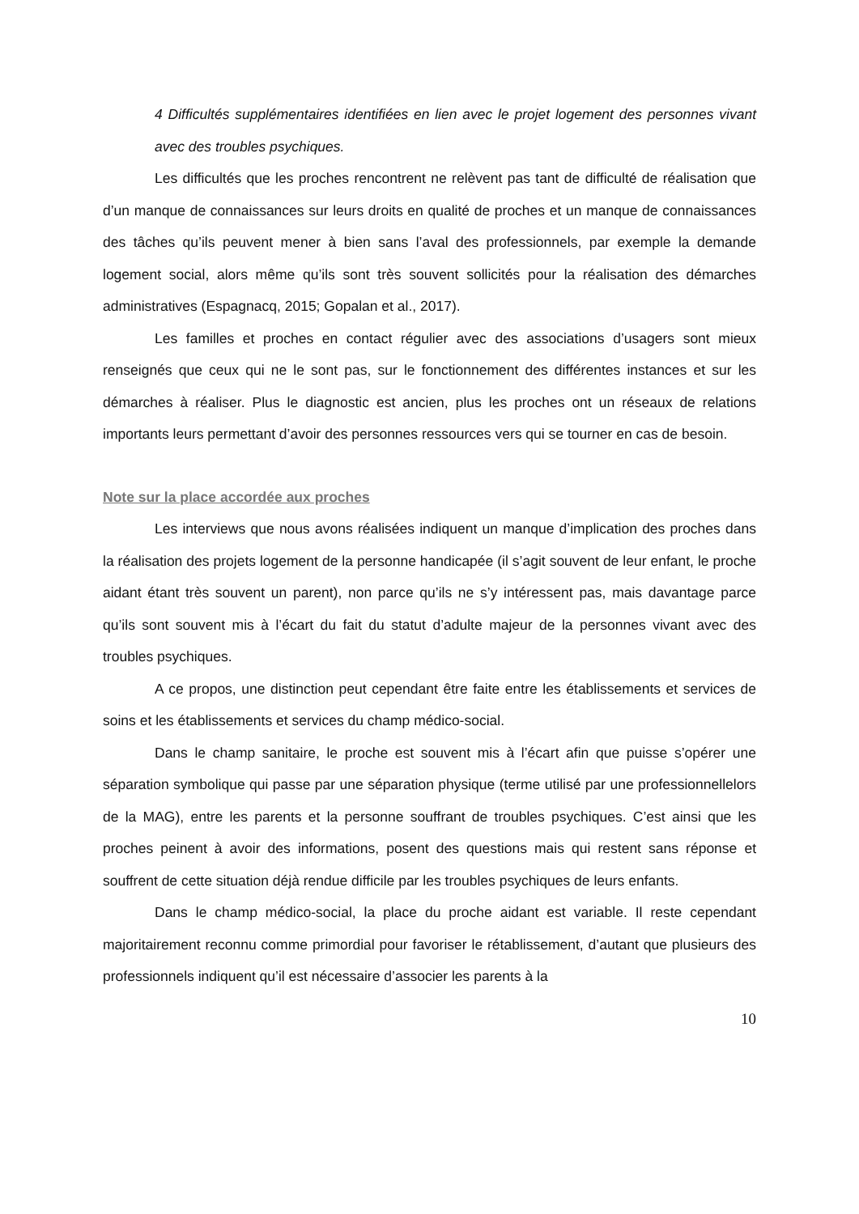4 Difficultés supplémentaires identifiées en lien avec le projet logement des personnes vivant avec des troubles psychiques.
Les difficultés que les proches rencontrent ne relèvent pas tant de difficulté de réalisation que d’un manque de connaissances sur leurs droits en qualité de proches et un manque de connaissances des tâches qu’ils peuvent mener à bien sans l’aval des professionnels, par exemple la demande logement social, alors même qu’ils sont très souvent sollicités pour la réalisation des démarches administratives (Espagnacq, 2015; Gopalan et al., 2017).
Les familles et proches en contact régulier avec des associations d’usagers sont mieux renseignés que ceux qui ne le sont pas, sur le fonctionnement des différentes instances et sur les démarches à réaliser. Plus le diagnostic est ancien, plus les proches ont un réseaux de relations importants leurs permettant d’avoir des personnes ressources vers qui se tourner en cas de besoin.
Note sur la place accordée aux proches
Les interviews que nous avons réalisées indiquent un manque d’implication des proches dans la réalisation des projets logement de la personne handicapée (il s’agit souvent de leur enfant, le proche aidant étant très souvent un parent), non parce qu’ils ne s’y intéressent pas, mais davantage parce qu’ils sont souvent mis à l’écart du fait du statut d’adulte majeur de la personnes vivant avec des troubles psychiques.
A ce propos, une distinction peut cependant être faite entre les établissements et services de soins et les établissements et services du champ médico-social.
Dans le champ sanitaire, le proche est souvent mis à l’écart afin que puisse s’opérer une séparation symbolique qui passe par une séparation physique (terme utilisé par une professionnellelors de la MAG), entre les parents et la personne souffrant de troubles psychiques. C’est ainsi que les proches peinent à avoir des informations, posent des questions mais qui restent sans réponse et souffrent de cette situation déjà rendue difficile par les troubles psychiques de leurs enfants.
Dans le champ médico-social, la place du proche aidant est variable. Il reste cependant majoritairement reconnu comme primordial pour favoriser le rétablissement, d’autant que plusieurs des professionnels indiquent qu’il est nécessaire d’associer les parents à la
10